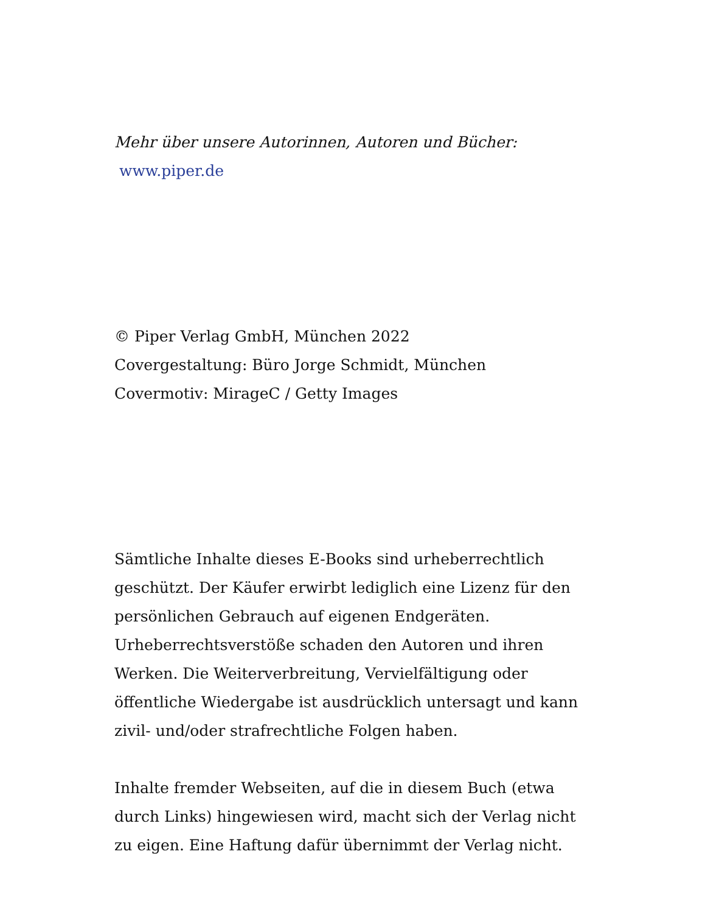Mehr über unsere Autorinnen, Autoren und Bücher:
www.piper.de
© Piper Verlag GmbH, München 2022
Covergestaltung: Büro Jorge Schmidt, München
Covermotiv: MirageC / Getty Images
Sämtliche Inhalte dieses E-Books sind urheberrechtlich geschützt. Der Käufer erwirbt lediglich eine Lizenz für den persönlichen Gebrauch auf eigenen Endgeräten. Urheberrechtsverstöße schaden den Autoren und ihren Werken. Die Weiterverbreitung, Vervielfältigung oder öffentliche Wiedergabe ist ausdrücklich untersagt und kann zivil- und/oder strafrechtliche Folgen haben.
Inhalte fremder Webseiten, auf die in diesem Buch (etwa durch Links) hingewiesen wird, macht sich der Verlag nicht zu eigen. Eine Haftung dafür übernimmt der Verlag nicht.